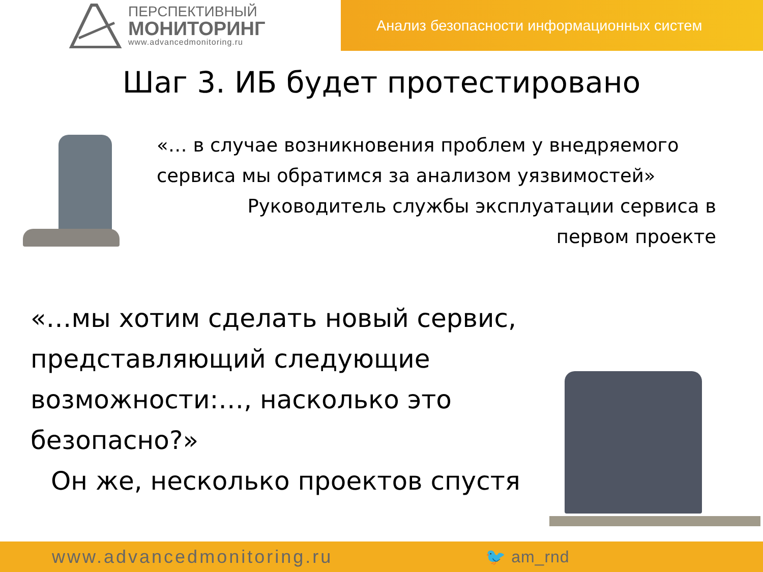ПЕРСПЕКТИВНЫЙ
МОНИТОРИНГ
www.advancedmonitoring.ru
Анализ безопасности информационных систем
Шаг 3. ИБ будет протестировано
«… в случае возникновения проблем у внедряемого сервиса мы обратимся за анализом уязвимостей»
Руководитель службы эксплуатации сервиса в
первом проекте
«…мы хотим сделать новый сервис, представляющий следующие возможности:…, насколько это безопасно?»
Он же, несколько проектов спустя
www.advancedmonitoring.ru 🐦 am_rnd